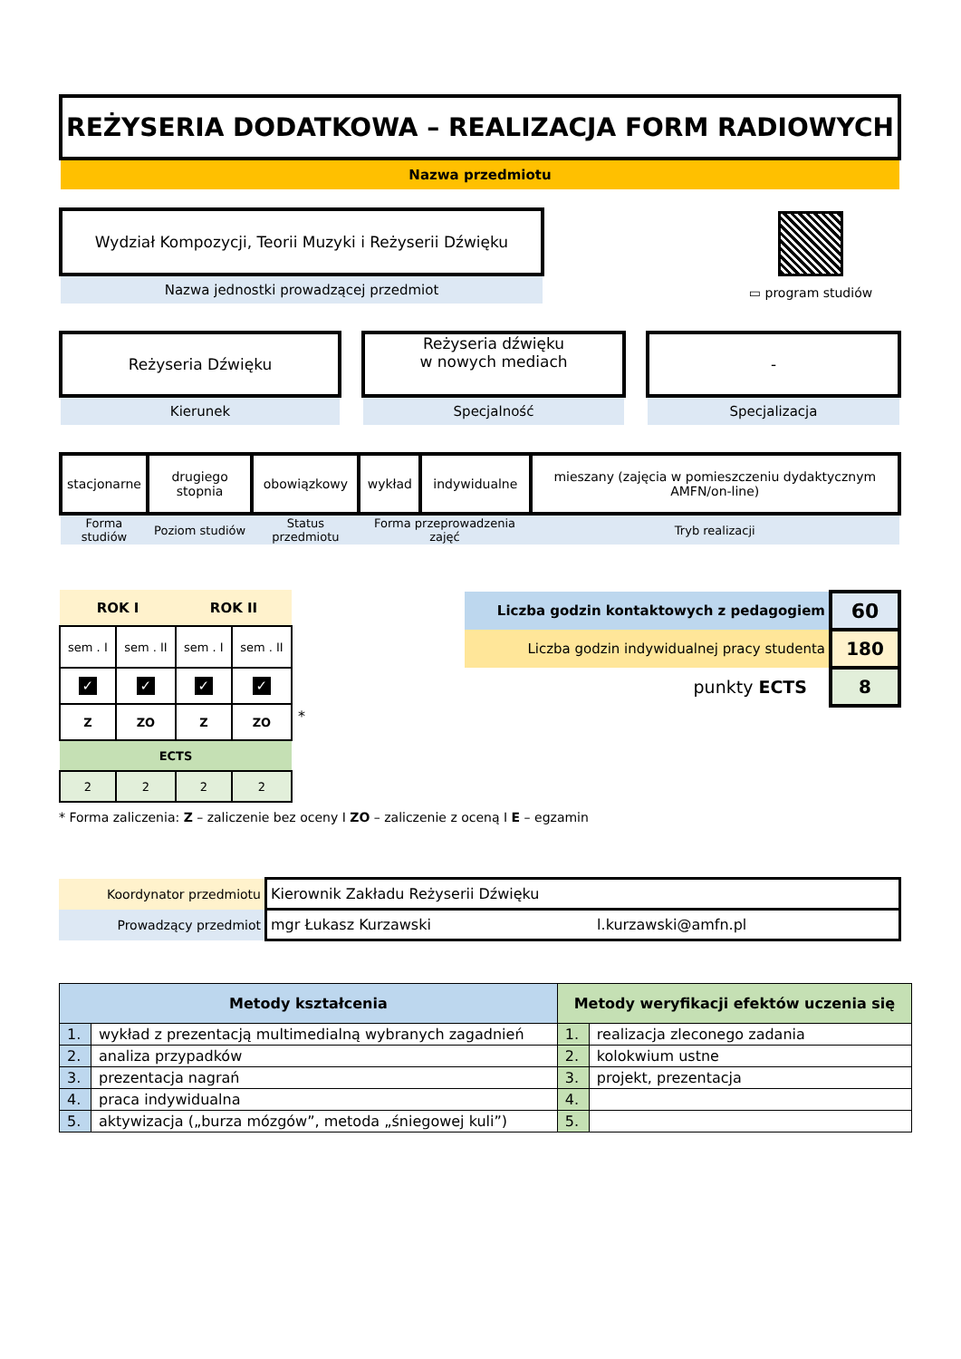REŻYSERIA DODATKOWA – REALIZACJA FORM RADIOWYCH
Nazwa przedmiotu
Wydział Kompozycji, Teorii Muzyki i Reżyserii Dźwięku
Nazwa jednostki prowadzącej przedmiot
▭ program studiów
Reżyseria Dźwięku
Kierunek
Reżyseria dźwięku
w nowych mediach
Specjalność
-
Specjalizacja
| stacjonarne | drugiego stopnia | obowiązkowy | wykład | indywidualne | mieszany (zajęcia w pomieszczeniu dydaktycznym AMFN/on-line) |
| Forma studiów | Poziom studiów | Status przedmiotu | Forma przeprowadzenia zajęć | | Tryb realizacji |
| ROK I | | ROK II | |
| --- | --- | --- | --- |
| sem . I | sem . II | sem . I | sem . II |
| ✓ | ✓ | ✓ | ✓ |
| Z | ZO | Z | ZO |
| ECTS | | | |
| 2 | 2 | 2 | 2 |
*
| Liczba godzin kontaktowych z pedagogiem | 60 |
| Liczba godzin indywidualnej pracy studenta | 180 |
| punkty ECTS | 8 |
* Forma zaliczenia: Z – zaliczenie bez oceny I ZO – zaliczenie z oceną I E – egzamin
| Koordynator przedmiotu | Kierownik Zakładu Reżyserii Dźwięku | |
| Prowadzący przedmiot | mgr Łukasz Kurzawski | l.kurzawski@amfn.pl |
| Metody kształcenia | | Metody weryfikacji efektów uczenia się | |
| --- | --- | --- | --- |
| 1. | wykład z prezentacją multimedialną wybranych zagadnień | 1. | realizacja zleconego zadania |
| 2. | analiza przypadków | 2. | kolokwium ustne |
| 3. | prezentacja nagrań | 3. | projekt, prezentacja |
| 4. | praca indywidualna | 4. | |
| 5. | aktywizacja („burza mózgów”, metoda „śniegowej kuli”) | 5. | |